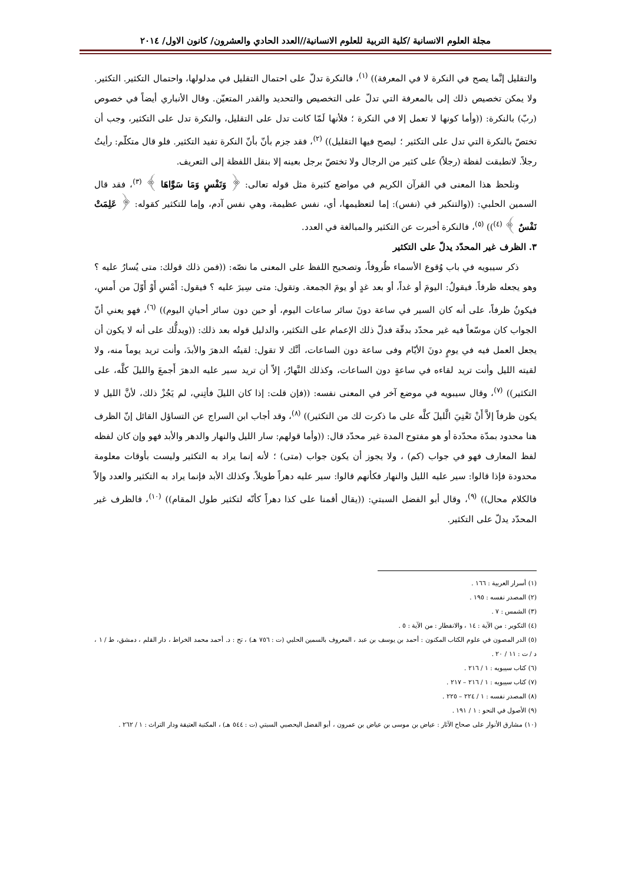مجلة العلوم الانسانية /كلية التربية للعلوم الانسانية//العدد الحادي والعشرون/ كانون الاول/ ٢٠١٤
والتقليل إنَّما يصح في النكرة لا في المعرفة)) <sup>(١)</sup>، فالنكرة تدلّ على احتمال التقليل في مدلولها، واحتمال التكثير. التكثير. ولا يمكن تخصيص ذلك إلى بالمعرفة التي تدلّ على التخصيص والتحديد والقدر المتعيّن. وقال الأنباري أيضاً في خصوص (ربّ) بالنكرة: ((وأما كونها لا تعمل إلا في النكرة ؛ فلأنها لَمّا كانت تدل على التقليل، والنكرة تدل على التكثير، وجب أن تختصّ بالنكرة التي تدل على التكثير ؛ ليصح فيها التقليل)) <sup>(٢)</sup>، فقد جزم بأنّ بأنّ النكرة تفيد التكثير. فلو قال متكلّم: رأيتُ رجلاً. لانطبقت لفظة (رجلاً) على كثير من الرجال ولا تختصّ برجل بعينه إلا بنقل اللفظة إلى التعريف.
ونلحظ هذا المعنى في القرآن الكريم في مواضع كثيرة مثل قوله تعالى: ﴿ وَنَفْسٍ وَمَا سَوَّاهَا ﴾ <sup>(٣)</sup>، فقد قال السمين الحلبي: ((والتنكير في (نفس): إما لتعظيمها، أي، نفس عظيمة، وهي نفس آدم، وإما للتكثير كقوله: ﴿ عَلِمَتْ نَفْسٌ ﴾ <sup>(٤)</sup>)) <sup>(٥)</sup>، فالنكرة أخبرت عن التكثير والمبالغة في العدد.
٣. الظرف غير المحدّد يدلّ على التكثير
ذكر سيبويه في باب وُقوع الأسماء ظُروفاً، وتصحيح اللفظ على المعنى ما نصّه: ((فمن ذلك قولك: متى يُسارُ عليه ؟ وهو يجعله ظرفاً. فيقولُ: اليومَ أو غداً، أو بعد غدٍ أو يومَ الجمعة. وتقول: متى سِيرَ عليه ؟ فيقول: أَمْسِ أَوْ أَوّلَ من أَمسِ، فيكونُ ظرفاً، على أنه كان السير في ساعة دونَ سائر ساعات اليوم، أو حين دون سائر أحيانِ اليوم)) <sup>(٦)</sup>، فهو يعني أنّ الجواب كان موسّعاً فيه غير محدّد بدقّة فدلّ ذلك الإعمام على التكثير، والدليل قوله بعد ذلك: ((ويدلُّك على أنه لا يكون أن يجعل العمل فيه في يومٍ دونَ الأيّام وفى ساعة دون الساعات، أنَّك لا تقول: لقيتُه الدهرَ والأبدَ، وأنت تريد يوماً منه، ولا لقيته الليل وأنت تريد لقاءه في ساعةٍ دون الساعات، وكذلك النَّهارُ، إلاّ أن تريد سير عليه الدهرَ أَجمعَ والليلَ كلَّه، على التكثير)) <sup>(٧)</sup>، وقال سيبويه في موضع آخر في المعنى نفسه: ((فإن قلت: إذا كان الليلَ فأتِني، لم يَجُزْ ذلك، لأنَّ الليل لا يكون ظرفاً إلاَّ أَنْ تَعْنِيَ الَّليلَ كلَّه على ما ذكرت لك من التكثير)) <sup>(٨)</sup>، وقد أجاب ابن السراج عن التساؤل القائل إنّ الظرف هنا محدود بمدّة محدّدة أو هو مفتوح المدة غير محدّد قال: ((وأما قولهم: سار الليل والنهار والدهر والأبد فهو وإن كان لفظه لفظ المعارف فهو في جواب (كم) ، ولا يجوز أن يكون جواب (متى) ؛ لأنه إنما يراد به التكثير وليست بأوقات معلومة محدودة فإذا قالوا: سير عليه الليل والنهار فكأنهم قالوا: سير عليه دهراً طويلاً. وكذلك الأبد فإنما يراد به التكثير والعدد وإلاّ فالكلام محال)) <sup>(٩)</sup>، وقال أبو الفضل السبتي: ((يقال أقمنا على كذا دهراً كأنّه لتكثير طول المقام)) <sup>(١٠)</sup>، فالظرف غير المحدّد يدلّ على التكثير.
(١) أسرار العربية : ١٦٦ .
(٢) المصدر نفسه : ١٩٥ .
(٣) الشمس : ٧ .
(٤) التكوير : من الآية : ١٤ ، والانفطار : من الآية : ٥ .
(٥) الدر المصون في علوم الكتاب المكنون : أحمد بن يوسف بن عبد ، المعروف بالسمين الحلبي (ت : ٧٥٦ هـ) ، تح : د. أحمد محمد الخراط ، دار القلم ، دمشق، ط / ١ ، د / ت : ١١ / ٢٠ .
(٦) كتاب سيبويه : ١ / ٢١٦ .
(٧) كتاب سيبويه : ١ / ٢١٦ – ٢١٧ .
(٨) المصدر نفسه : ١ / ٢٢٤ – ٢٢٥ .
(٩) الأصول في النحو : ١ / ١٩١ .
(١٠) مشارق الأنوار على صحاح الآثار : عياض بن موسى بن عياض بن عمرون ، أبو الفضل اليحصبي السبتي (ت : ٥٤٤ هـ) ، المكتبة العتيقة ودار التراث : ١ / ٢٦٢ .